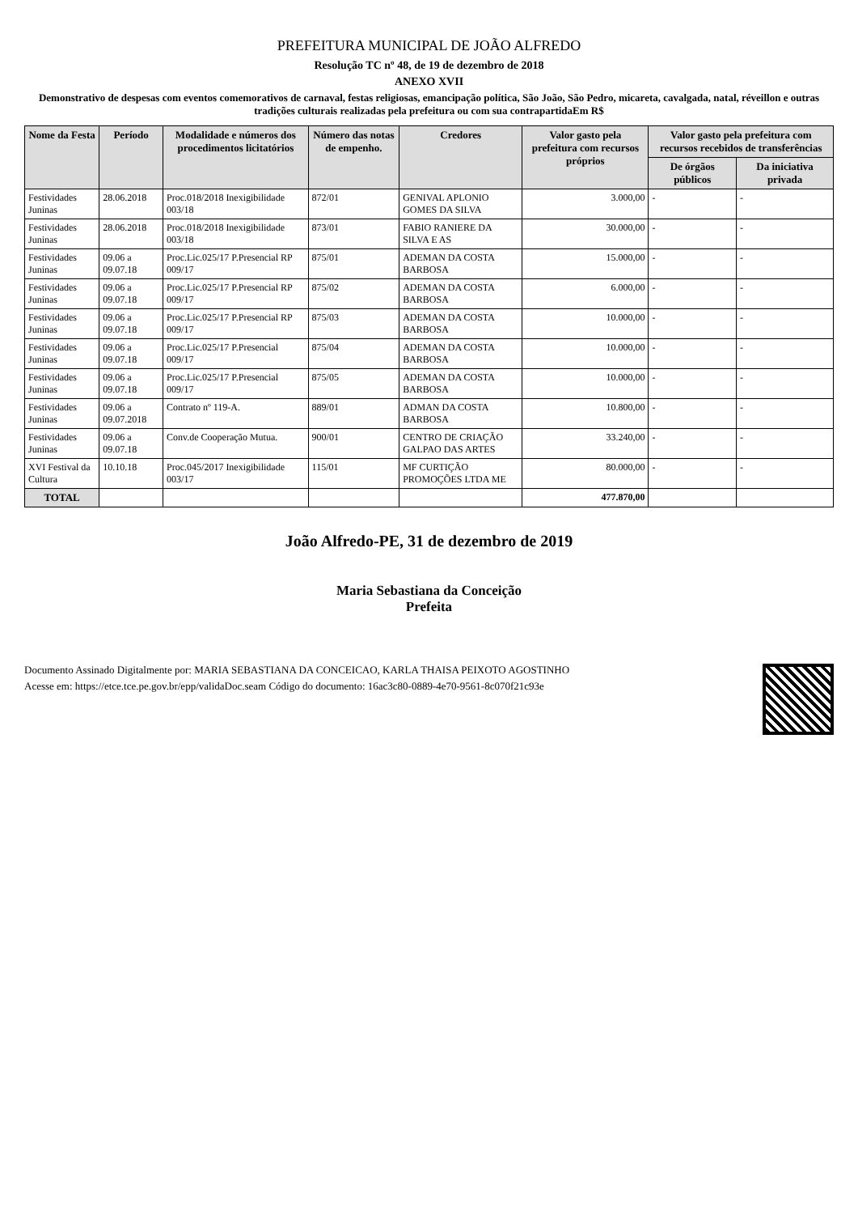PREFEITURA MUNICIPAL DE JOÃO ALFREDO
Resolução TC nº 48, de 19 de dezembro de 2018
ANEXO XVII
Demonstrativo de despesas com eventos comemorativos de carnaval, festas religiosas, emancipação política, São João, São Pedro, micareta, cavalgada, natal, réveillon e outras tradições culturais realizadas pela prefeitura ou com sua contrapartidaEm R$
| Nome da Festa | Período | Modalidade e números dos procedimentos licitatórios | Número das notas de empenho. | Credores | Valor gasto pela prefeitura com recursos próprios | Valor gasto pela prefeitura com recursos recebidos de transferências | |
| --- | --- | --- | --- | --- | --- | --- | --- |
| | | | | | | De órgãos públicos | Da iniciativa privada |
| Festividades Juninas | 28.06.2018 | Proc.018/2018 Inexigibilidade 003/18 | 872/01 | GENIVAL APLONIO GOMES DA SILVA | 3.000,00 | - | - |
| Festividades Juninas | 28.06.2018 | Proc.018/2018 Inexigibilidade 003/18 | 873/01 | FABIO RANIERE DA SILVA E AS | 30.000,00 | - | - |
| Festividades Juninas | 09.06 a 09.07.18 | Proc.Lic.025/17 P.Presencial RP 009/17 | 875/01 | ADEMAN DA COSTA BARBOSA | 15.000,00 | - | - |
| Festividades Juninas | 09.06 a 09.07.18 | Proc.Lic.025/17 P.Presencial RP 009/17 | 875/02 | ADEMAN DA COSTA BARBOSA | 6.000,00 | - | - |
| Festividades Juninas | 09.06 a 09.07.18 | Proc.Lic.025/17 P.Presencial RP 009/17 | 875/03 | ADEMAN DA COSTA BARBOSA | 10.000,00 | - | - |
| Festividades Juninas | 09.06 a 09.07.18 | Proc.Lic.025/17 P.Presencial 009/17 | 875/04 | ADEMAN DA COSTA BARBOSA | 10.000,00 | - | - |
| Festividades Juninas | 09.06 a 09.07.18 | Proc.Lic.025/17 P.Presencial 009/17 | 875/05 | ADEMAN DA COSTA BARBOSA | 10.000,00 | - | - |
| Festividades Juninas | 09.06 a 09.07.2018 | Contrato nº 119-A. | 889/01 | ADMAN DA COSTA BARBOSA | 10.800,00 | - | - |
| Festividades Juninas | 09.06 a 09.07.18 | Conv.de Cooperação Mutua. | 900/01 | CENTRO DE CRIAÇÃO GALPAO DAS ARTES | 33.240,00 | - | - |
| XVI Festival da Cultura | 10.10.18 | Proc.045/2017 Inexigibilidade 003/17 | 115/01 | MF CURTIÇÃO PROMOÇÕES LTDA ME | 80.000,00 | - | - |
| TOTAL | | | | | 477.870,00 | | |
João Alfredo-PE, 31 de dezembro de 2019
Maria Sebastiana da Conceição
Prefeita
Documento Assinado Digitalmente por: MARIA SEBASTIANA DA CONCEICAO, KARLA THAISA PEIXOTO AGOSTINHO
Acesse em: https://etce.tce.pe.gov.br/epp/validaDoc.seam Código do documento: 16ac3c80-0889-4e70-9561-8c070f21c93e